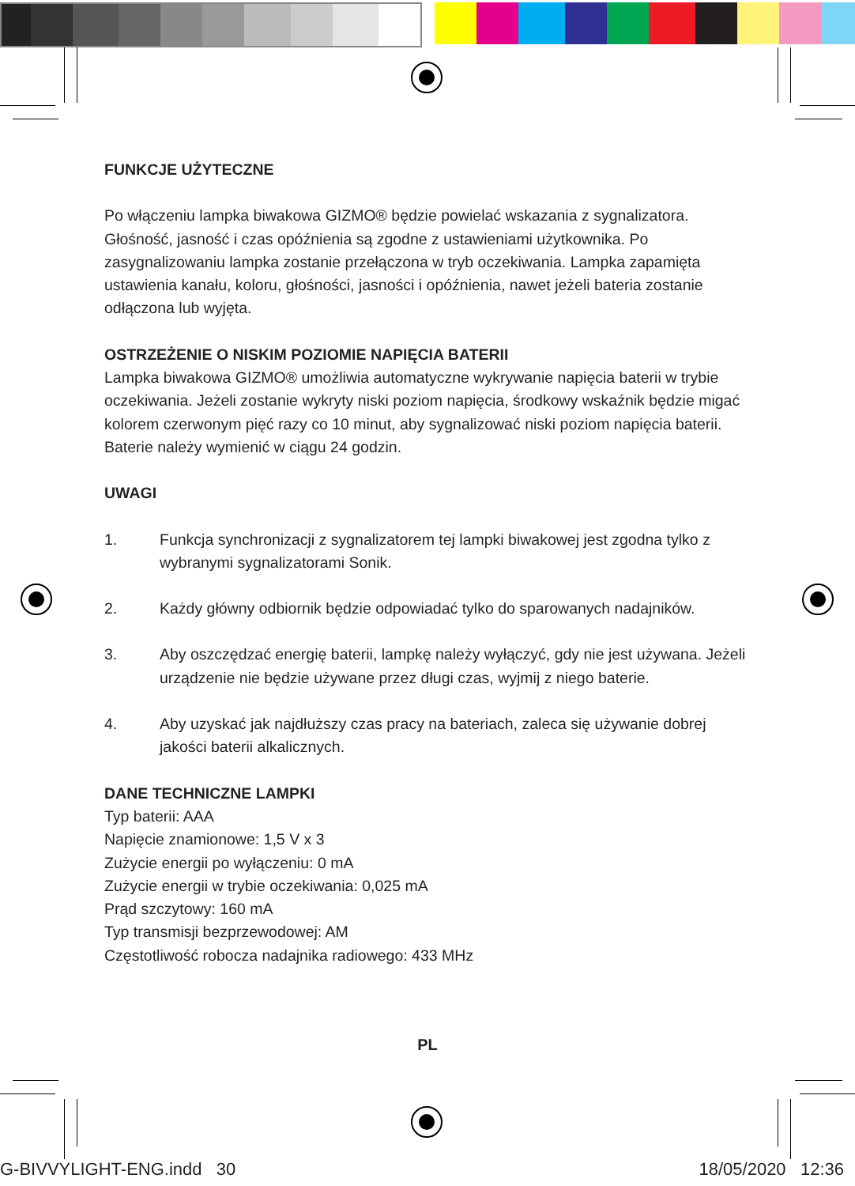FUNKCJE UŻYTECZNE
Po włączeniu lampka biwakowa GIZMO® będzie powielać wskazania z sygnalizatora. Głośność, jasność i czas opóźnienia są zgodne z ustawieniami użytkownika. Po zasygnalizowaniu lampka zostanie przełączona w tryb oczekiwania. Lampka zapamięta ustawienia kanału, koloru, głośności, jasności i opóźnienia, nawet jeżeli bateria zostanie odłączona lub wyjęta.
OSTRZEŻENIE O NISKIM POZIOMIE NAPIĘCIA BATERII
Lampka biwakowa GIZMO® umożliwia automatyczne wykrywanie napięcia baterii w trybie oczekiwania. Jeżeli zostanie wykryty niski poziom napięcia, środkowy wskaźnik będzie migać kolorem czerwonym pięć razy co 10 minut, aby sygnalizować niski poziom napięcia baterii. Baterie należy wymienić w ciągu 24 godzin.
UWAGI
1. Funkcja synchronizacji z sygnalizatorem tej lampki biwakowej jest zgodna tylko z wybranymi sygnalizatorami Sonik.
2. Każdy główny odbiornik będzie odpowiadać tylko do sparowanych nadajników.
3. Aby oszczędzać energię baterii, lampkę należy wyłączyć, gdy nie jest używana. Jeżeli urządzenie nie będzie używane przez długi czas, wyjmij z niego baterie.
4. Aby uzyskać jak najdłuższy czas pracy na bateriach, zaleca się używanie dobrej jakości baterii alkalicznych.
DANE TECHNICZNE LAMPKI
Typ baterii: AAA
Napięcie znamionowe: 1,5 V x 3
Zużycie energii po wyłączeniu: 0 mA
Zużycie energii w trybie oczekiwania: 0,025 mA
Prąd szczytowy: 160 mA
Typ transmisji bezprzewodowej: AM
Częstotliwość robocza nadajnika radiowego: 433 MHz
PL
G-BIVVYLIGHT-ENG.indd 30 18/05/2020 12:36